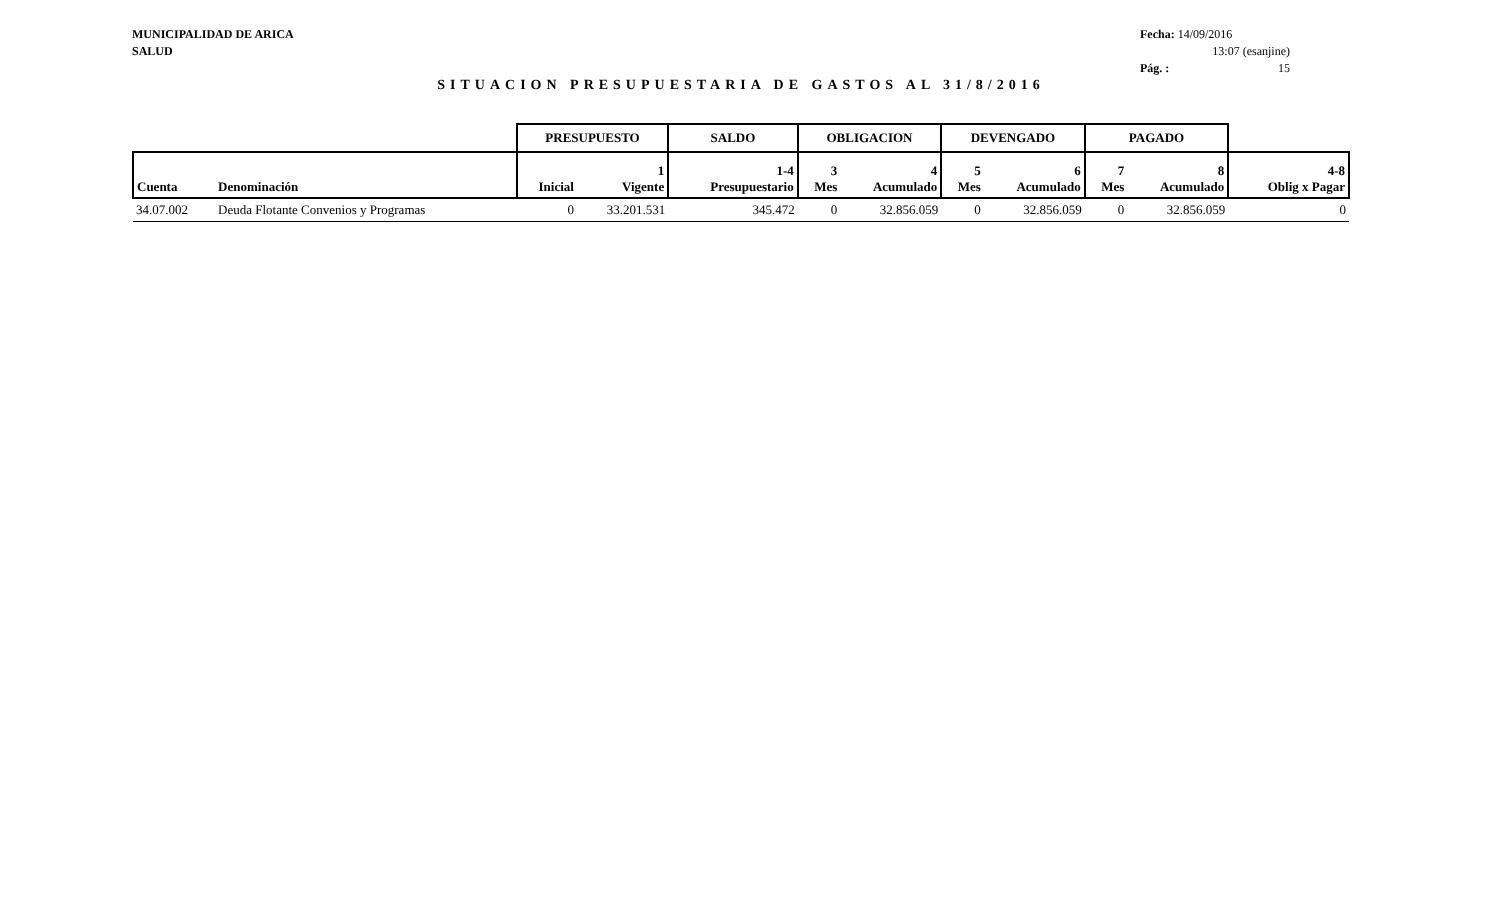MUNICIPALIDAD DE ARICA
SALUD
Fecha: 14/09/2016
13:07 (esanjine)
Pág. : 15
SITUACION PRESUPUESTARIA DE GASTOS AL 31/8/2016
| | | PRESUPUESTO | | SALDO | OBLIGACION | | DEVENGADO | | PAGADO | | |
| --- | --- | --- | --- | --- | --- | --- | --- | --- | --- | --- | --- |
| Cuenta | Denominación | Inicial | 1 Vigente | 1-4 Presupuestario | 3 Mes | 4 Acumulado | 5 Mes | 6 Acumulado | 7 Mes | 8 Acumulado | 4-8 Oblig x Pagar |
| 34.07.002 | Deuda Flotante Convenios y Programas | 0 | 33.201.531 | 345.472 | 0 | 32.856.059 | 0 | 32.856.059 | 0 | 32.856.059 | 0 |